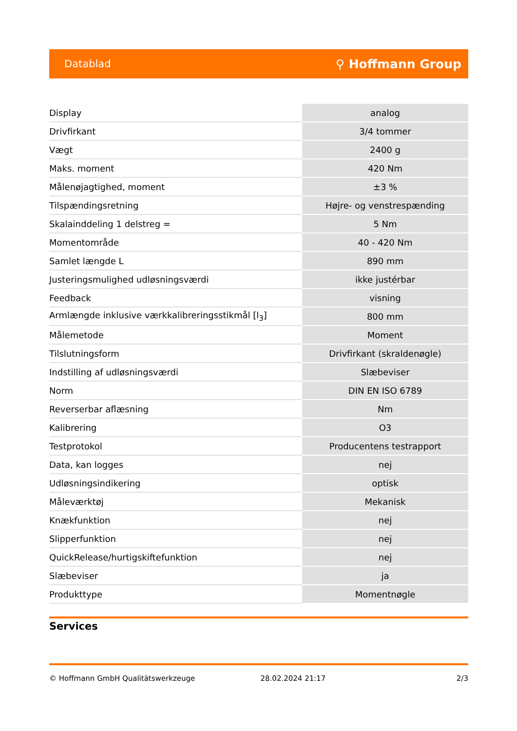Datablad ⚲ Hoffmann Group
| Display | analog |
| Drivfirkant | 3/4 tommer |
| Vægt | 2400 g |
| Maks. moment | 420 Nm |
| Målenøjagtighed, moment | ±3 % |
| Tilspændingsretning | Højre- og venstrespænding |
| Skalainddeling 1 delstreg = | 5 Nm |
| Momentområde | 40 - 420 Nm |
| Samlet længde L | 890 mm |
| Justeringsmulighed udløsningsværdi | ikke justérbar |
| Feedback | visning |
| Armlængde inklusive værkkalibreringsstikmål [l<sub>3</sub>] | 800 mm |
| Målemetode | Moment |
| Tilslutningsform | Drivfirkant (skraldenøgle) |
| Indstilling af udløsningsværdi | Slæbeviser |
| Norm | DIN EN ISO 6789 |
| Reverserbar aflæsning | Nm |
| Kalibrering | O3 |
| Testprotokol | Producentens testrapport |
| Data, kan logges | nej |
| Udløsningsindikering | optisk |
| Måleværktøj | Mekanisk |
| Knækfunktion | nej |
| Slipperfunktion | nej |
| QuickRelease/hurtigskiftefunktion | nej |
| Slæbeviser | ja |
| Produkttype | Momentnøgle |
Services
© Hoffmann GmbH Qualitätswerkzeuge 28.02.2024 21:17 2/3